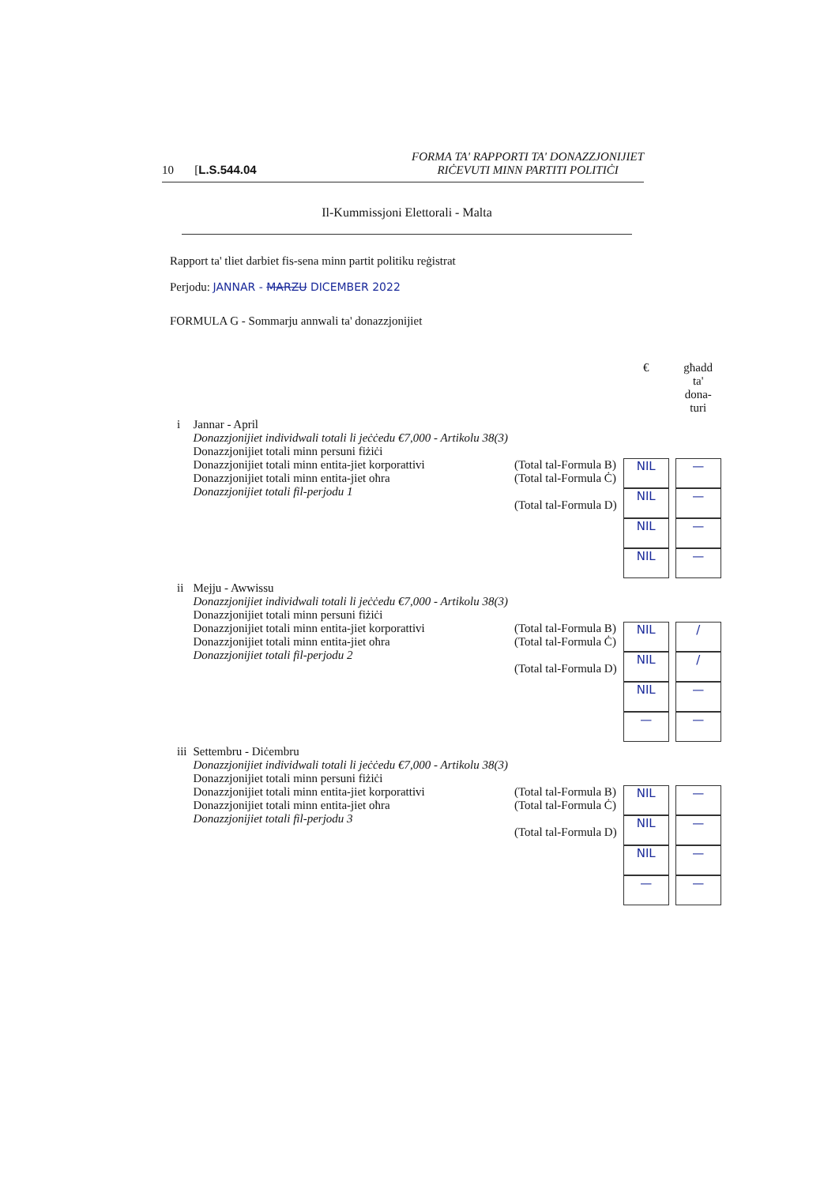10 [L.S.544.04 FORMA TA' RAPPORTI TA' DONAZZJONIJIET
RIĊEVUTI MINN PARTITI POLITIĊI
Il-Kummissjoni Elettorali - Malta
Rapport ta' tliet darbiet fis-sena minn partit politiku reġistrat
Perjodu: JANNAR - MARZU DICEMBER 2022
FORMULA G - Sommarju annwali ta' donazzjonijiet
| | | | € | għadd ta' dona- turi |
| --- | --- | --- | --- | --- |
| i | Jannar - April Donazzjonijiet individwali totali li jeċċedu €7,000 - Artikolu 38(3) Donazzjonijiet totali minn persuni fiżiċi Donazzjonijiet totali minn entita-jiet korporattivi Donazzjonijiet totali minn entita-jiet oħra Donazzjonijiet totali fil-perjodu 1 | (Total tal-Formula B) (Total tal-Formula Ċ) (Total tal-Formula D) | NIL NIL NIL NIL | — — — — |
| ii | Mejju - Awwissu Donazzjonijiet individwali totali li jeċċedu €7,000 - Artikolu 38(3) Donazzjonijiet totali minn persuni fiżiċi Donazzjonijiet totali minn entita-jiet korporattivi Donazzjonijiet totali minn entita-jiet oħra Donazzjonijiet totali fil-perjodu 2 | (Total tal-Formula B) (Total tal-Formula Ċ) (Total tal-Formula D) | NIL NIL NIL — | / / — — |
| iii | Settembru - Diċembru Donazzjonijiet individwali totali li jeċċedu €7,000 - Artikolu 38(3) Donazzjonijiet totali minn persuni fiżiċi Donazzjonijiet totali minn entita-jiet korporattivi Donazzjonijiet totali minn entita-jiet oħra Donazzjonijiet totali fil-perjodu 3 | (Total tal-Formula B) (Total tal-Formula Ċ) (Total tal-Formula D) | NIL NIL NIL — | — — — — |